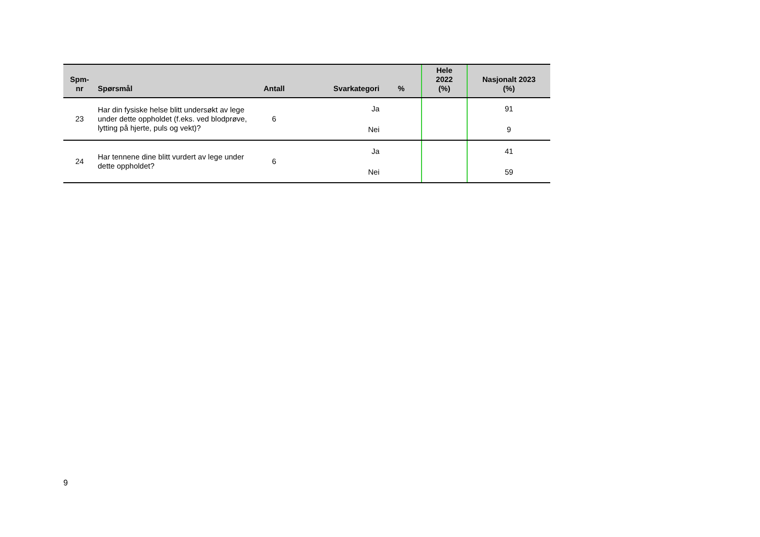| Spm- nr | Spørsmål | Antall | Svarkategori | % | Hele 2022 (%) | Nasjonalt 2023 (%) |
| --- | --- | --- | --- | --- | --- | --- |
| 23 | Har din fysiske helse blitt undersøkt av lege under dette oppholdet (f.eks. ved blodprøve, lytting på hjerte, puls og vekt)? | 6 | Ja | | | 91 |
| | | | Nei | | | 9 |
| 24 | Har tennene dine blitt vurdert av lege under dette oppholdet? | 6 | Ja | | | 41 |
| | | | Nei | | | 59 |
9